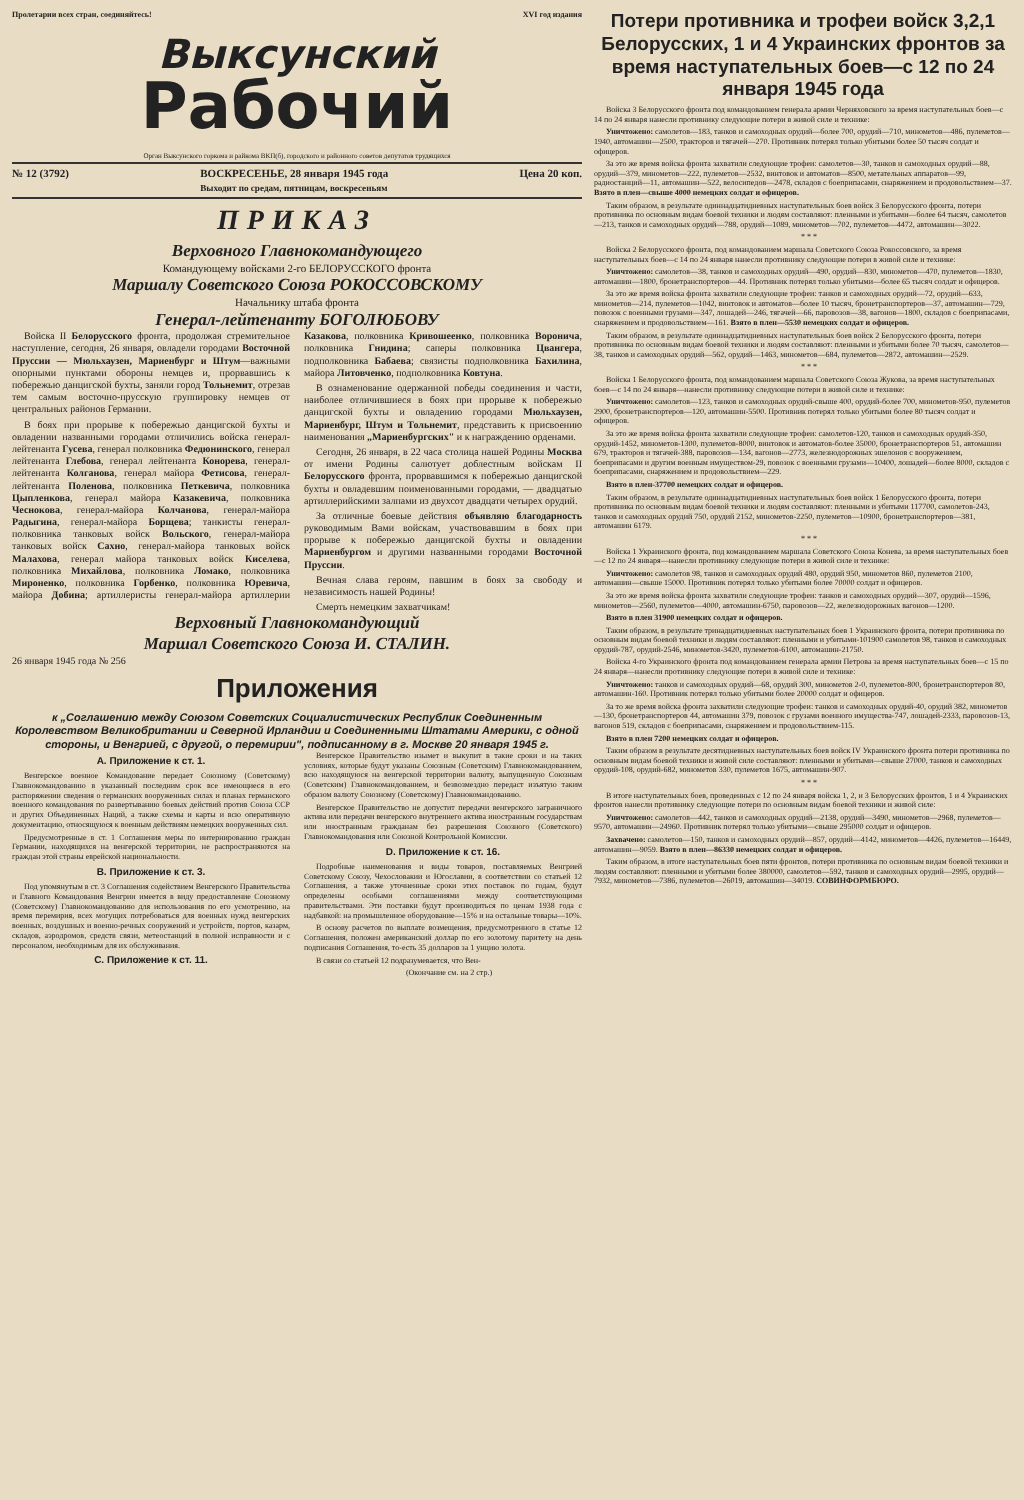Пролетарии всех стран, соединяйтесь! XVI год издания
Выксунский
Рабочий
Орган Выксунского горкома и райкома ВКП(б), городского и районного советов депутатов трудящихся
№ 12 (3792) ВОСКРЕСЕНЬЕ, 28 января 1945 года
Выходит по средам, пятницам, воскресеньям Цена 20 коп.
ПРИКАЗ
Верховного Главнокомандующего
Командующему войсками 2-го БЕЛОРУССКОГО фронта
Маршалу Советского Союза РОКОССОВСКОМУ
Начальнику штаба фронта
Генерал-лейтенанту БОГОЛЮБОВУ
Войска II Белорусского фронта, продолжая стремительное наступление, сегодня, 26 января, овладели городами Восточной Пруссии — Мюльхаузен, Мариенбург и Штум—важными опорными пунктами обороны немцев и, прорвавшись к побережью данцигской бухты, заняли город Тольнемит, отрезав тем самым восточно-прусскую группировку немцев от центральных районов Германии.
В боях при прорыве к побережью данцигской бухты и овладении названными городами отличились войска генерал-лейтенанта Гусева, генерал полковника Федюнинского, генерал лейтенанта Глебова, генерал лейтенанта Коноревa, генерал-лейтенанта Колганова, генерал майора Фетисова, генерал-лейтенанта Поленова, полковника Петкевича, полковника Цыпленкова, генерал майора Казакевича, полковника Чеснокова, генерал-майора Колчанова, генерал-майора Радыгина, генерал-майора Борщева; танкисты генерал-полковника танковых войск Вольского, генерал-майора танковых войск Сахно, генерал-майора танковых войск Малахова, генерал майора танковых войск Киселева, полковника Михайлова, полковника Ломако, полковника Мироненко, полковника Горбенко, полковника Юревича, майора Добина; артиллеристы генерал-майора артиллерии Казакова, полковника Кривошеенко, полковника Воронича, полковника Гнидина; саперы полковника Цвангера, подполковника Бабаева; связисты подполковника Бахилина, майора Литовченко, подполковника Ковтуна.
В ознаменование одержанной победы соединения и части, наиболее отличившиеся в боях при прорыве к побережью данцигской бухты и овладению городами Мюльхаузен, Мариенбург, Штум и Тольнемит, представить к присвоению наименования „Мариенбургских" и к награждению орденами.
Сегодня, 26 января, в 22 часа столица нашей Родины Москва от имени Родины салютует доблестным войскам II Белорусского фронта, прорвавшимся к побережью данцигской бухты и овладевшим поименованными городами, — двадцатью артиллерийскими залпами из двухсот двадцати четырех орудий.
За отличные боевые действия объявляю благодарность руководимым Вами войскам, участвовавшим в боях при прорыве к побережью данцигской бухты и овладении Мариенбургом и другими названными городами Восточной Пруссии.
Вечная слава героям, павшим в боях за свободу и независимость нашей Родины!
Смерть немецким захватчикам!
Верховный Главнокомандующий
Маршал Советского Союза И. СТАЛИН.
26 января 1945 года № 256
Приложения
к „Соглашению между Союзом Советских Социалистических Республик Соединенным Королевством Великобритании и Северной Ирландии и Соединенными Штатами Америки, с одной стороны, и Венгрией, с другой, о перемирии", подписанному в г. Москве 20 января 1945 г.
А. Приложение к ст. 1.
Венгерское военное Командование передает Союзному (Советскому) Главнокомандованию в указанный последним срок все имеющиеся в его распоряжении сведения о германских вооруженных силах и планах германского военного командования по развертыванию боевых действий против Союза ССР и других Объединенных Наций, а также схемы и карты и всю оперативную документацию, относящуюся к военным действиям немецких вооруженных сил.
Предусмотренные в ст. 1 Соглашения меры по интернированию граждан Германии, находящихся на венгерской территории, не распространяются на граждан этой страны еврейской национальности.
В. Приложение к ст. 3.
Под упомянутым в ст. 3 Соглашения содействием Венгерского Правительства и Главного Командования Венгрии имеется в виду предоставление Союзному (Советскому) Главнокомандованию для использования по его усмотрению, на время перемирия, всех могущих потребоваться для военных нужд венгерских военных, воздушных и военно-речных сооружений и устройств, портов, казарм, складов, аэродромов, средств связи, метеостанций в полной исправности и с персоналом, необходимым для их обслуживания.
С. Приложение к ст. 11.
Венгерское Правительство изымет и выкупит в такие сроки и на таких условиях, которые будут указаны Союзным (Советским) Главнокомандованием, всю находящуюся на венгерской территории валюту, выпущенную Союзным (Советским) Главнокомандованием, и безвозмездно передаст изъятую таким образом валюту Союзному (Советскому) Главнокомандованию.
Венгерское Правительство не допустит передачи венгерского заграничного актива или передачи венгерского внутреннего актива иностранным государствам или иностранным гражданам без разрешения Союзного (Советского) Главнокомандования или Союзной Контрольной Комиссии.
D. Приложение к ст. 16.
Подробные наименования и виды товаров, поставляемых Венгрией Советскому Союзу, Чехословакии и Югославии, в соответствии со статьей 12 Соглашения, а также уточненные сроки этих поставок по годам, будут определены особыми соглашениями между соответствующими правительствами. Эти поставки будут производиться по ценам 1938 года с надбавкой: на промышленное оборудование—15% и на остальные товары—10%.
В основу расчетов по выплате возмещения, предусмотренного в статье 12 Соглашения, положен американский доллар по его золотому паритету на день подписания Соглашения, то-есть 35 долларов за 1 унцию золота.
В связи со статьей 12 подразумевается, что Вен-
(Окончание см. на 2 стр.)
Потери противника и трофеи войск 3,2,1 Белорусских, 1 и 4 Украинских фронтов за время наступательных боев—с 12 по 24 января 1945 года
Войска 3 Белорусского фронта под командованием генерала армии Черняховского за время наступательных боев—с 14 по 24 января нанесли противнику следующие потери в живой силе и технике:
Уничтожено: самолетов—183, танков и самоходных орудий—более 700, орудий—710, минометов—486, пулеметов—1940, автомашин—2500, тракторов и тягачей—270. Противник потерял только убитыми более 50 тысяч солдат и офицеров.
За это же время войска фронта захватили следующие трофеи: самолетов—30, танков и самоходных орудий—88, орудий—379, минометов—222, пулеметов—2532, винтовок и автоматов—8500, метательных аппаратов—99, радиостанций—11, автомашин—522, велосипедов—2478, складов с боеприпасами, снаряжением и продовольствием—37. Взято в плен—свыше 4000 немецких солдат и офицеров.
Таким образом, в результате одиннадцатидневных наступательных боев войск 3 Белорусского фронта, потери противника по основным видам боевой техники и людям составляют: пленными и убитыми—более 64 тысяч, самолетов—213, танков и самоходных орудий—788, орудий—1089, минометов—702, пулеметов—4472, автомашин—3022.
* * *
Войска 2 Белорусского фронта, под командованием маршала Советского Союза Рокоссовского, за время наступательных боев—с 14 по 24 января нанесли противнику следующие потери в живой силе и технике:
Уничтожено: самолетов—38, танков и самоходных орудий—490, орудий—830, минометов—470, пулеметов—1830, автомашин—1800, бронетранспортеров—44. Противник потерял только убитыми—более 65 тысяч солдат и офицеров.
За это же время войска фронта захватили следующие трофеи: танков и самоходных орудий—72, орудий—633, минометов—214, пулеметов—1042, винтовок и автоматов—более 10 тысяч, бронетранспортеров—37, автомашин—729, повозок с военными грузами—347, лошадей—246, тягачей—66, паровозов—38, вагонов—1800, складов с боеприпасами, снаряжением и продовольствием—161. Взято в плен—5530 немецких солдат и офицеров.
Таким образом, в результате одиннадцатидневных наступательных боев войск 2 Белорусского фронта, потери противника по основным видам боевой техники и людям составляют: пленными и убитыми более 70 тысяч, самолетов—38, танков и самоходных орудий—562, орудий—1463, минометов—684, пулеметов—2872, автомашин—2529.
* * *
Войска 1 Белорусского фронта, под командованием маршала Советского Союза Жукова, за время наступательных боев—с 14 по 24 января—нанесли противнику следующие потери в живой силе и технике:
Уничтожено: самолетов—123, танков и самоходных орудий-свыше 400, орудий-более 700, минометов-950, пулеметов 2900, бронетранспортеров—120, автомашин-5500. Противник потерял только убитыми более 80 тысяч солдат и офицеров.
За это же время войска фронта захватили следующие трофеи: самолетов-120, танков и самоходных орудий-350, орудий-1452, минометов-1300, пулеметов-8000, винтовок и автоматов-более 35000, бронетранспортеров 51, автомашин 679, тракторов и тягачей-388, паровозов—134, вагонов—2773, железнодорожных эшелонов с вооружением, боеприпасами и другим военным имуществом-29, повозок с военными грузами—10400, лошадей—более 8000, складов с боеприпасами, снаряжением и продовольствием—229.
Взято в плен-37700 немецких солдат и офицеров.
Таким образом, в результате одиннадцатидневных наступательных боев войск 1 Белорусского фронта, потери противника по основным видам боевой техники и людям составляют: пленными и убитыми 117700, самолетов-243, танков и самоходных орудий 750, орудий 2152, минометов-2250, пулеметов—10900, бронетранспортеров—381, автомашин 6179.
* * *
Войска 1 Украинского фронта, под командованием маршала Советского Союза Конева, за время наступательных боев—с 12 по 24 января—нанесли противнику следующие потери в живой силе и технике:
Уничтожено: самолетов 98, танков и самоходных орудий 480, орудий 950, минометов 860, пулеметов 2100, автомашин—свыше 15000. Противник потерял только убитыми более 70000 солдат и офицеров.
За это же время войска фронта захватили следующие трофеи: танков и самоходных орудий—307, орудий—1596, минометов—2560, пулеметов—4000, автомашин-6750, паровозов—22, железнодорожных вагонов—1200.
Взято в плен 31900 немецких солдат и офицеров.
Таким образом, в результате тринадцатидневных наступательных боев 1 Украинского фронта, потери противника по основным видам боевой техники и людям составляют: пленными и убитыми-101900 самолетов 98, танков и самоходных орудий-787, орудий-2546, минометов-3420, пулеметов-6100, автомашин-21750.
Войска 4-го Украинского фронта под командованием генерала армии Петрова за время наступательных боев—с 15 по 24 января—нанесли противнику следующие потери в живой силе и технике:
Уничтожено: танков и самоходных орудий—68, орудий 300, минометов 2-0, пулеметов-800, бронетранспортеров 80, автомашин-160. Противник потерял только убитыми более 20000 солдат и офицеров.
За то же время войска фронта захватили следующие трофеи: танков и самоходных орудий-40, орудий 382, минометов—130, бронетранспортеров 44, автомашин 379, повозок с грузами военного имущества-747, лошадей-2333, паровозов-13, вагонов 519, складов с боеприпасами, снаряжением и продовольствием-115.
Взято в плен 7200 немецких солдат и офицеров.
Таким образом в результате десятидневных наступательных боев войск IV Украинского фронта потери противника по основным видам боевой техники и живой силе составляют: пленными и убитыми—свыше 27000, танков и самоходных орудий-108, орудий-682, минометов 330, пулеметов 1675, автомашин-907.
* * *
В итоге наступательных боев, проведенных с 12 по 24 января войска 1, 2, и 3 Белорусских фронтов, 1 и 4 Украинских фронтов нанесли противнику следующие потери по основным видам боевой техники и живой силе:
Уничтожено: самолетов—442, танков и самоходных орудий—2138, орудий—3490, минометов—2968, пулеметов—9570, автомашин—24960. Противник потерял только убитыми—свыше 295000 солдат и офицеров.
Захвачено: самолетов—150, танков и самоходных орудий—857, орудий—4142, минометов—4426, пулеметов—16449, автомашин—9059. Взято в плен—86330 немецких солдат и офицеров.
Таким образом, в итоге наступательных боев пяти фронтов, потери противника по основным видам боевой техники и людям составляют: пленными и убитыми более 380000, самолетов—592, танков и самоходных орудий—2995, орудий—7932, минометов—7386, пулеметов—26019, автомашин—34019. СОВИНФОРМБЮРО.